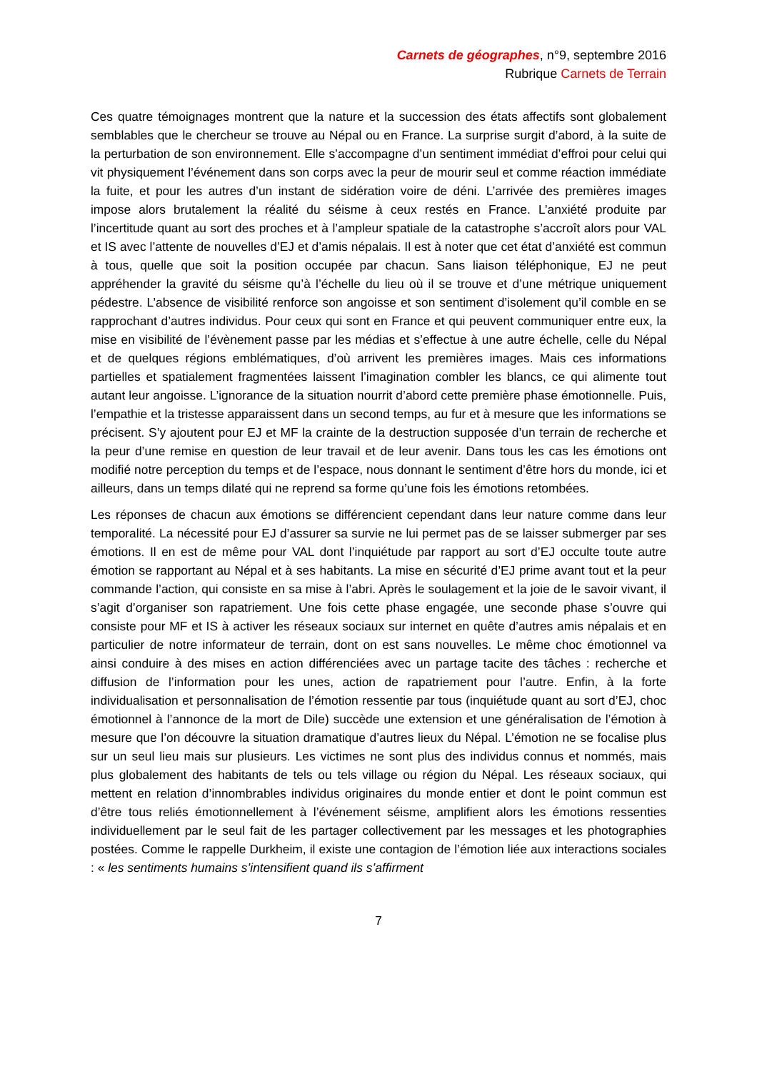Carnets de géographes, n°9, septembre 2016
Rubrique Carnets de Terrain
Ces quatre témoignages montrent que la nature et la succession des états affectifs sont globalement semblables que le chercheur se trouve au Népal ou en France. La surprise surgit d’abord, à la suite de la perturbation de son environnement. Elle s’accompagne d’un sentiment immédiat d’effroi pour celui qui vit physiquement l’événement dans son corps avec la peur de mourir seul et comme réaction immédiate la fuite, et pour les autres d’un instant de sidération voire de déni. L’arrivée des premières images impose alors brutalement la réalité du séisme à ceux restés en France. L’anxiété produite par l’incertitude quant au sort des proches et à l’ampleur spatiale de la catastrophe s’accroît alors pour VAL et IS avec l’attente de nouvelles d’EJ et d’amis népalais. Il est à noter que cet état d’anxiété est commun à tous, quelle que soit la position occupée par chacun. Sans liaison téléphonique, EJ ne peut appréhender la gravité du séisme qu’à l’échelle du lieu où il se trouve et d’une métrique uniquement pédestre. L’absence de visibilité renforce son angoisse et son sentiment d’isolement qu’il comble en se rapprochant d’autres individus. Pour ceux qui sont en France et qui peuvent communiquer entre eux, la mise en visibilité de l’évènement passe par les médias et s’effectue à une autre échelle, celle du Népal et de quelques régions emblématiques, d’où arrivent les premières images. Mais ces informations partielles et spatialement fragmentées laissent l’imagination combler les blancs, ce qui alimente tout autant leur angoisse. L’ignorance de la situation nourrit d’abord cette première phase émotionnelle. Puis, l’empathie et la tristesse apparaissent dans un second temps, au fur et à mesure que les informations se précisent. S’y ajoutent pour EJ et MF la crainte de la destruction supposée d’un terrain de recherche et la peur d’une remise en question de leur travail et de leur avenir. Dans tous les cas les émotions ont modifié notre perception du temps et de l’espace, nous donnant le sentiment d’être hors du monde, ici et ailleurs, dans un temps dilaté qui ne reprend sa forme qu’une fois les émotions retombées.
Les réponses de chacun aux émotions se différencient cependant dans leur nature comme dans leur temporalité. La nécessité pour EJ d’assurer sa survie ne lui permet pas de se laisser submerger par ses émotions. Il en est de même pour VAL dont l’inquiétude par rapport au sort d’EJ occulte toute autre émotion se rapportant au Népal et à ses habitants. La mise en sécurité d’EJ prime avant tout et la peur commande l’action, qui consiste en sa mise à l’abri. Après le soulagement et la joie de le savoir vivant, il s’agit d’organiser son rapatriement. Une fois cette phase engagée, une seconde phase s’ouvre qui consiste pour MF et IS à activer les réseaux sociaux sur internet en quête d’autres amis népalais et en particulier de notre informateur de terrain, dont on est sans nouvelles. Le même choc émotionnel va ainsi conduire à des mises en action différenciées avec un partage tacite des tâches : recherche et diffusion de l’information pour les unes, action de rapatriement pour l’autre. Enfin, à la forte individualisation et personnalisation de l’émotion ressentie par tous (inquiétude quant au sort d’EJ, choc émotionnel à l’annonce de la mort de Dile) succède une extension et une généralisation de l’émotion à mesure que l’on découvre la situation dramatique d’autres lieux du Népal. L’émotion ne se focalise plus sur un seul lieu mais sur plusieurs. Les victimes ne sont plus des individus connus et nommés, mais plus globalement des habitants de tels ou tels village ou région du Népal. Les réseaux sociaux, qui mettent en relation d’innombrables individus originaires du monde entier et dont le point commun est d’être tous reliés émotionnellement à l’événement séisme, amplifient alors les émotions ressenties individuellement par le seul fait de les partager collectivement par les messages et les photographies postées. Comme le rappelle Durkheim, il existe une contagion de l’émotion liée aux interactions sociales : « les sentiments humains s’intensifient quand ils s’affirment
7